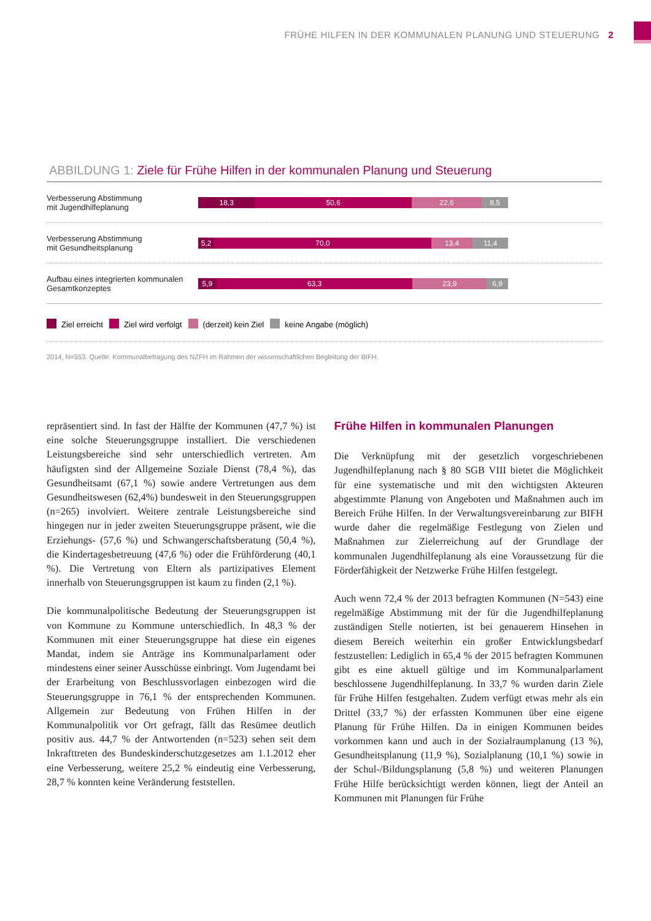FRÜHE HILFEN IN DER KOMMUNALEN PLANUNG UND STEUERUNG 2
ABBILDUNG 1: Ziele für Frühe Hilfen in der kommunalen Planung und Steuerung
Verbesserung Abstimmung
mit Jugendhilfeplanung
18,3 50,6 22,6 8,5
Verbesserung Abstimmung
mit Gesundheitsplanung
5,2 70,0 13,4 11,4
Aufbau eines integrierten kommunalen
Gesamtkonzeptes
5,9 63,3 23,9 6,9
Ziel erreicht Ziel wird verfolgt (derzeit) kein Ziel keine Angabe (möglich)
2014, N=553. Quelle: Kommunalbefragung des NZFH im Rahmen der wissenschaftlichen Begleitung der BIFH.
repräsentiert sind. In fast der Hälfte der Kommunen (47,7 %) ist eine solche Steuerungsgruppe installiert. Die verschiedenen Leistungsbereiche sind sehr unterschiedlich vertreten. Am häufigsten sind der Allgemeine Soziale Dienst (78,4 %), das Gesundheitsamt (67,1 %) sowie andere Vertretungen aus dem Gesundheitswesen (62,4%) bundesweit in den Steuerungsgruppen (n=265) involviert. Weitere zentrale Leistungsbereiche sind hingegen nur in jeder zweiten Steuerungsgruppe präsent, wie die Erziehungs- (57,6 %) und Schwangerschaftsberatung (50,4 %), die Kindertagesbetreuung (47,6 %) oder die Frühförderung (40,1 %). Die Vertretung von Eltern als partizipatives Element innerhalb von Steuerungsgruppen ist kaum zu finden (2,1 %).
Die kommunalpolitische Bedeutung der Steuerungsgruppen ist von Kommune zu Kommune unterschiedlich. In 48,3 % der Kommunen mit einer Steuerungsgruppe hat diese ein eigenes Mandat, indem sie Anträge ins Kommunalparlament oder mindestens einer seiner Ausschüsse einbringt. Vom Jugendamt bei der Erarbeitung von Beschlussvorlagen einbezogen wird die Steuerungsgruppe in 76,1 % der entsprechenden Kommunen. Allgemein zur Bedeutung von Frühen Hilfen in der Kommunalpolitik vor Ort gefragt, fällt das Resümee deutlich positiv aus. 44,7 % der Antwortenden (n=523) sehen seit dem Inkrafttreten des Bundeskinderschutzgesetzes am 1.1.2012 eher eine Verbesserung, weitere 25,2 % eindeutig eine Verbesserung, 28,7 % konnten keine Veränderung feststellen.
Frühe Hilfen in kommunalen Planungen
Die Verknüpfung mit der gesetzlich vorgeschriebenen Jugendhilfeplanung nach § 80 SGB VIII bietet die Möglichkeit für eine systematische und mit den wichtigsten Akteuren abgestimmte Planung von Angeboten und Maßnahmen auch im Bereich Frühe Hilfen. In der Verwaltungsvereinbarung zur BIFH wurde daher die regelmäßige Festlegung von Zielen und Maßnahmen zur Zielerreichung auf der Grundlage der kommunalen Jugendhilfeplanung als eine Voraussetzung für die Förderfähigkeit der Netzwerke Frühe Hilfen festgelegt.
Auch wenn 72,4 % der 2013 befragten Kommunen (N=543) eine regelmäßige Abstimmung mit der für die Jugendhilfeplanung zuständigen Stelle notierten, ist bei genauerem Hinsehen in diesem Bereich weiterhin ein großer Entwicklungsbedarf festzustellen: Lediglich in 65,4 % der 2015 befragten Kommunen gibt es eine aktuell gültige und im Kommunalparlament beschlossene Jugendhilfeplanung. In 33,7 % wurden darin Ziele für Frühe Hilfen festgehalten. Zudem verfügt etwas mehr als ein Drittel (33,7 %) der erfassten Kommunen über eine eigene Planung für Frühe Hilfen. Da in einigen Kommunen beides vorkommen kann und auch in der Sozialraumplanung (13 %), Gesundheitsplanung (11,9 %), Sozialplanung (10,1 %) sowie in der Schul-/Bildungsplanung (5,8 %) und weiteren Planungen Frühe Hilfe berücksichtigt werden können, liegt der Anteil an Kommunen mit Planungen für Frühe